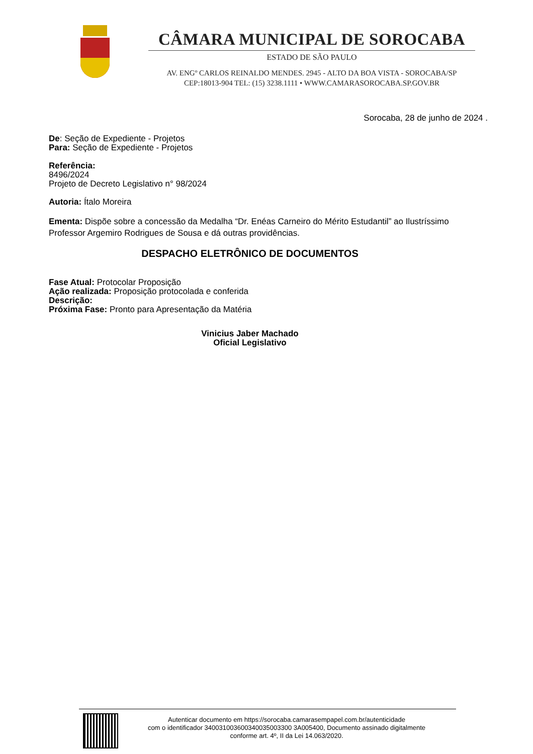CÂMARA MUNICIPAL DE SOROCABA
ESTADO DE SÃO PAULO
AV. ENGº CARLOS REINALDO MENDES. 2945 - ALTO DA BOA VISTA - SOROCABA/SP
CEP:18013-904 TEL: (15) 3238.1111 • WWW.CAMARASOROCABA.SP.GOV.BR
Sorocaba, 28 de junho de 2024 .
De: Seção de Expediente - Projetos
Para: Seção de Expediente - Projetos
Referência:
8496/2024
Projeto de Decreto Legislativo n° 98/2024
Autoria: Ítalo Moreira
Ementa: Dispõe sobre a concessão da Medalha “Dr. Enéas Carneiro do Mérito Estudantil” ao Ilustríssimo Professor Argemiro Rodrigues de Sousa e dá outras providências.
DESPACHO ELETRÔNICO DE DOCUMENTOS
Fase Atual: Protocolar Proposição
Ação realizada: Proposição protocolada e conferida
Descrição:
Próxima Fase: Pronto para Apresentação da Matéria
Vinicius Jaber Machado
Oficial Legislativo
Autenticar documento em https://sorocaba.camarasempapel.com.br/autenticidade
com o identificador 340031003600340035003300 3A005400, Documento assinado digitalmente
conforme art. 4º, II da Lei 14.063/2020.